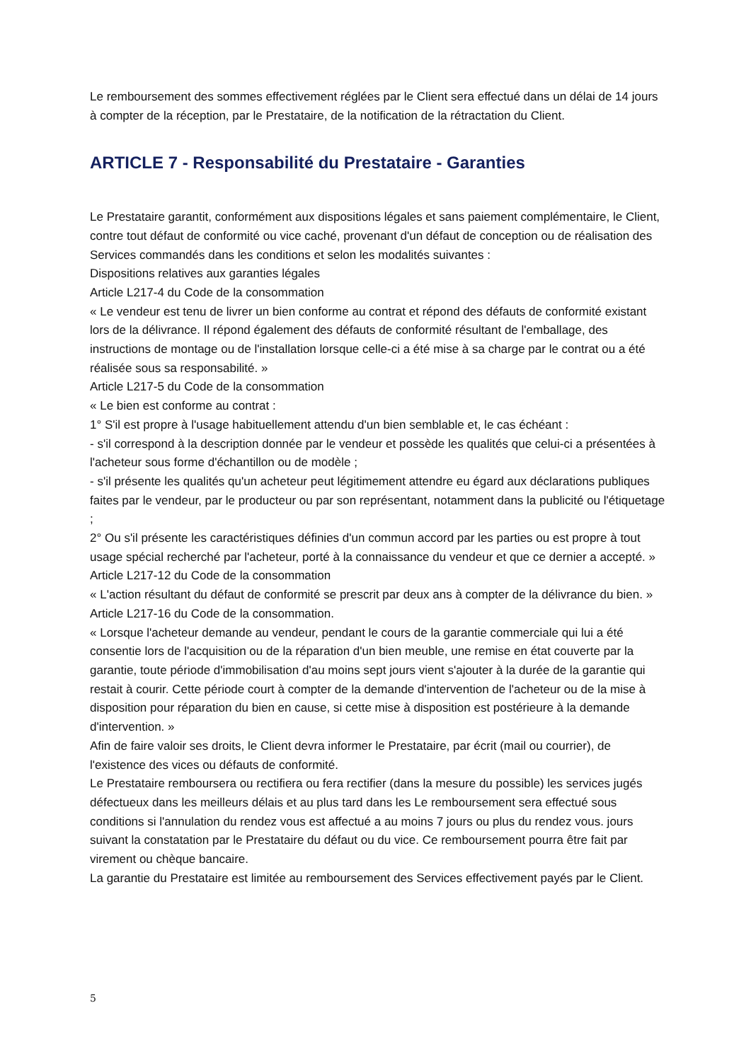Le remboursement des sommes effectivement réglées par le Client sera effectué dans un délai de 14 jours à compter de la réception, par le Prestataire, de la notification de la rétractation du Client.
ARTICLE 7 - Responsabilité du Prestataire - Garanties
Le Prestataire garantit, conformément aux dispositions légales et sans paiement complémentaire, le Client, contre tout défaut de conformité ou vice caché, provenant d'un défaut de conception ou de réalisation des Services commandés dans les conditions et selon les modalités suivantes :
Dispositions relatives aux garanties légales
Article L217-4 du Code de la consommation
« Le vendeur est tenu de livrer un bien conforme au contrat et répond des défauts de conformité existant lors de la délivrance. Il répond également des défauts de conformité résultant de l'emballage, des instructions de montage ou de l'installation lorsque celle-ci a été mise à sa charge par le contrat ou a été réalisée sous sa responsabilité. »
Article L217-5 du Code de la consommation
« Le bien est conforme au contrat :
1° S'il est propre à l'usage habituellement attendu d'un bien semblable et, le cas échéant :
- s'il correspond à la description donnée par le vendeur et possède les qualités que celui-ci a présentées à l'acheteur sous forme d'échantillon ou de modèle ;
- s'il présente les qualités qu'un acheteur peut légitimement attendre eu égard aux déclarations publiques faites par le vendeur, par le producteur ou par son représentant, notamment dans la publicité ou l'étiquetage ;
2° Ou s'il présente les caractéristiques définies d'un commun accord par les parties ou est propre à tout usage spécial recherché par l'acheteur, porté à la connaissance du vendeur et que ce dernier a accepté. »
Article L217-12 du Code de la consommation
« L'action résultant du défaut de conformité se prescrit par deux ans à compter de la délivrance du bien. »
Article L217-16 du Code de la consommation.
« Lorsque l'acheteur demande au vendeur, pendant le cours de la garantie commerciale qui lui a été consentie lors de l'acquisition ou de la réparation d'un bien meuble, une remise en état couverte par la garantie, toute période d'immobilisation d'au moins sept jours vient s'ajouter à la durée de la garantie qui restait à courir. Cette période court à compter de la demande d'intervention de l'acheteur ou de la mise à disposition pour réparation du bien en cause, si cette mise à disposition est postérieure à la demande d'intervention. »
Afin de faire valoir ses droits, le Client devra informer le Prestataire, par écrit (mail ou courrier), de l'existence des vices ou défauts de conformité.
Le Prestataire remboursera ou rectifiera ou fera rectifier (dans la mesure du possible) les services jugés défectueux dans les meilleurs délais et au plus tard dans les Le remboursement sera effectué sous conditions si l'annulation du rendez vous est affectué a au moins 7 jours ou plus du rendez vous. jours suivant la constatation par le Prestataire du défaut ou du vice. Ce remboursement pourra être fait par virement ou chèque bancaire.
La garantie du Prestataire est limitée au remboursement des Services effectivement payés par le Client.
5